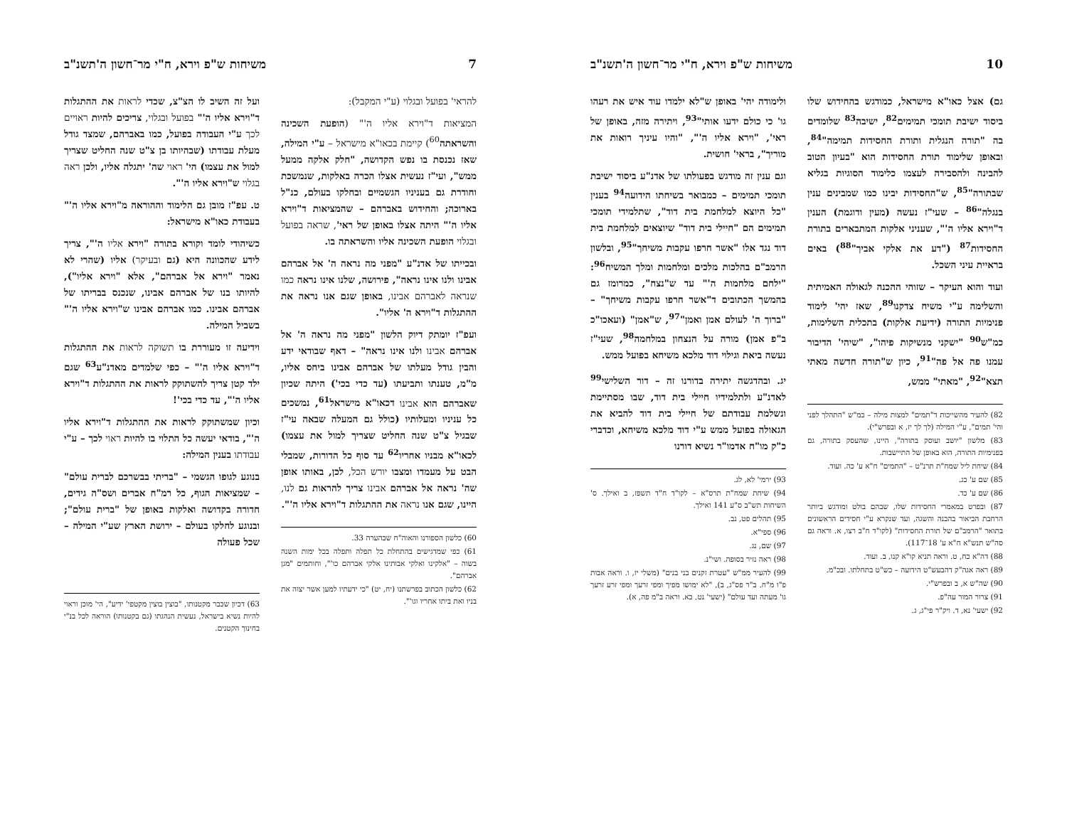10 משיחות ש"פ וירא, ח"י מר־חשון ה'תשנ"ב
גם) אצל כאו"א מישראל, כמודגש בהחידוש שלו ביסוד ישיבת תומכי תמימים<sup>82</sup>, ישיבה<sup>83</sup> שלומדים בה "תורה הנגלית ותורת החסידות תמימה"<sup>84</sup>, ובאופן שלימוד תורת החסידות הוא "בעיון הטוב להבינה ולהסבירה לעצמו כלימוד הסוגיות בגליא שבתורה"<sup>85</sup>, ש"החסידות יבינו כמו שמבינים ענין בנגלה"<sup>86</sup> – שעי"ז נעשה (מעין ודוגמת) הענין ד"וירא אליו ה'", שעניני אלקות המתבארים בתורת החסידות<sup>87</sup> ("דע את אלקי אביך"<sup>88</sup>) באים בראיית עיני השכל.
ועוד והוא העיקר – שזוהי ההכנה לגאולה האמיתית והשלימה ע"י משיח צדקנו<sup>89</sup>, שאז יהי' לימוד פנימיות התורה (ידיעת אלקות) בתכלית השלימות, כמ"ש<sup>90</sup> "ישקני מנשיקות פיהו", "שיהי' הדיבור עמנו פה אל פה"<sup>91</sup>, כיון ש"תורה חדשה מאתי תצא"<sup>92</sup>, "מאתי" ממש,
82) להעיר מהשייכות ד"תמים" למצות מילה – כמ"ש "התהלך לפני והי' תמים", ע"י המילה (לך לך יז, א ובפרש"י).
83) מלשון "יושב ועוסק בתורה", היינו, שהעסק בתורה, גם בפנימיות התורה, הוא באופן של התיישבות.
84) שיחת ליל שמח"ת תרנ"ט – "התמים" ח"א ע' כה. ועוד.
85) שם ע' כג.
86) שם ע' כד.
87) ובפרט במאמרי החסידות שלו, שבהם בולט ומודגש ביותר הרחבת הביאור בהבנה והשגה, ועד שנקרא ע"י חסידים הראשונים בתואר "הרמב"ם של תורת החסידות" (לקו"ד ח"ב רצו, א. וראה גם סה"ש תנש"א ח"א ע' 18־117).
88) דה"א כח, ט. וראה תניא קו"א קנו, ב. ועוד.
89) ראה אגה"ק דהבעש"ט הידועה – כש"ט בתחלתו. ובכ"מ.
90) שה"ש א, ב ובפרש"י.
91) צרור המור עה"פ.
92) ישעי' נא, ד. ויק"ר פי"ג, ג.
ולימודה יהי' באופן ש"לא ילמדו עוד איש את רעהו גו' כי כולם ידעו אותי"<sup>93</sup>, ויתירה מזה, באופן של ראי', "וירא אליו ה'", "והיו עיניך רואות את מוריך", בראי' חושית.
וגם ענין זה מודגש בפעולתו של אדנ"ע ביסוד ישיבת תומכי תמימים – כמבואר בשיחתו הידועה<sup>94</sup> בענין "כל היוצא למלחמת בית דוד", שתלמידי תומכי תמימים הם "חיילי בית דוד" שיוצאים למלחמת בית דוד נגד אלו "אשר חרפו עקבות משיחך"<sup>95</sup>, ובלשון הרמב"ם בהלכות מלכים ומלחמות ומלך המשיח<sup>96</sup>: "ילחם מלחמות ה'" עד ש"נצח", כמרומז גם בהמשך הכתובים ד"אשר חרפו עקבות משיחך" – "ברוך ה' לעולם אמן ואמן"<sup>97</sup>, ש"אמן" (ועאכו"כ ב"פ אמן) מורה על הנצחון במלחמה<sup>98</sup>, שעי"ז נעשה ביאת וגילוי דוד מלכא משיחא בפועל ממש.
יג. ובהדגשה יתירה בדורנו זה – דור השלישי<sup>99</sup> לאדנ"ע ולתלמידיו חיילי בית דוד, שבו מסתיימת ונשלמת עבודתם של חיילי בית דוד להביא את הגאולה בפועל ממש ע"י דוד מלכא משיחא, וכדברי כ"ק מו"ח אדמו"ר נשיא דורנו
93) ירמי' לא, לג.
94) שיחת שמח"ת תרס"א – לקו"ד ח"ד תשפז, ב ואילך. ס' השיחות תש"ב ס"ע 141 ואילך.
95) תהלים פט, נב.
96) ספי"א.
97) שם, נג.
98) ראה נזיר בסופה. ושי"נ.
99) להעיר ממ"ש "עטרת זקנים בני בנים" (משלי יז, ו. וראה אבות פ"ו מ"ח. ב"ר פס"ג, ב), "לא ימושו מפיך ומפי זרעך ומפי זרע זרעך גו' מעתה ועד עולם" (ישעי' נט, כא. וראה ב"מ פה, א).
7 משיחות ש"פ וירא, ח"י מר־חשון ה'תשנ"ב
להראי' בפועל ובגלוי (ע"י המקבל):
המציאות ד"וירא אליו ה'" (הופעת השכינה והשראתה<sup>60</sup>) קיימת בכאו"א מישראל – ע"י המילה, שאז נכנסת בו נפש הקדושה, "חלק אלקה ממעל ממש", ועי"ז נעשית אצלו הכרה באלקות, שנמשכת וחודרת גם בעניניו הגשמיים ובחלקו בעולם, כנ"ל בארוכה; והחידוש באברהם – שהמציאות ד"וירא אליו ה'" היתה אצלו באופן של ראי', שראה בפועל ובגלוי הופעת השכינה אליו והשראתה בו.
ובכייתו של אדנ"ע "מפני מה נראה ה' אל אברהם אבינו ולנו אינו נראה", פירושה, שלנו אינו נראה כמו שנראה לאברהם אבינו, באופן שגם אנו נראה את ההתגלות ד"וירא ה' אליו".
ועפ"ז יומתק דיוק הלשון "מפני מה נראה ה' אל אברהם אבינו ולנו אינו נראה" – דאף שבודאי ידע והבין גודל מעלתו של אברהם אבינו ביחס אליו, מ"מ, טענתו ותביעתו (עד כדי בכי') היתה שכיון שאברהם הוא אבינו דכאו"א מישראל<sup>61</sup>, נמשכים כל עניניו ומעלותיו (כולל גם המעלה שבאה עי"ז שבגיל צ"ט שנה החליט שצריך למול את עצמו) לכאו"א מבניו אחריו<sup>62</sup> עד סוף כל הדורות, שמבלי הבט על מעמדו ומצבו יורש הכל, לכן, באותו אופן שה' נראה אל אברהם אבינו צריך להראות גם לנו, היינו, שגם אנו נראה את ההתגלות ד"וירא אליו ה'".
60) כלשון הספורנו והאוה"ח שבהערה 33.
61) כפי שמדגישים בהתחלת כל תפלה ותפלה בכל ימות השנה בשוה – "אלקינו ואלקי אבותינו אלקי אברהם כו'", וחותמים "מגן אברהם".
62) כלשון הכתוב בפרשתנו (יח, יט) "כי ידעתיו למען אשר יצוה את בניו ואת ביתו אחריו וגו'".
ועל זה השיב לו הצ"צ, שכדי לראות את ההתגלות ד"וירא אליו ה'" בפועל ובגלוי, צריכים להיות ראויים לכך ע"י העבודה בפועל, כמו באברהם, שמצד גודל מעלת עבודתו (שבהיותו בן צ"ט שנה החליט שצריך למול את עצמו) הי' ראוי שה' יתגלה אליו, ולכן ראה בגלוי ש"וירא אליו ה'".
ט. עפ"ז מובן גם הלימוד וההוראה מ"וירא אליו ה'" בעבודת כאו"א מישראל:
כשיהודי לומד וקורא בתורה "וירא אליו ה'", צריך לידע שהכוונה היא (גם ובעיקר) אליו (שהרי לא נאמר "וירא אל אברהם", אלא "וירא אליו"), להיותו בנו של אברהם אבינו, שנכנס בבריתו של אברהם אבינו. כמו אברהם אבינו ש"וירא אליו ה'" בשביל המילה.
וידיעה זו מעוררת בו תשוקה לראות את ההתגלות ד"וירא אליו ה'" – כפי שלמדים מאדנ"ע<sup>63</sup> שגם ילד קטן צריך להשתוקק לראות את ההתגלות ד"וירא אליו ה'", עד כדי בכי'!
וכיון שמשתוקק לראות את ההתגלות ד"וירא אליו ה'", בודאי יעשה כל התלוי בו להיות ראוי לכך – ע"י עבודתו בענין המילה:
בנוגע לגופו הגשמי – "בריתי בבשרכם לברית עולם" – שמציאות הגוף, כל רמ"ח אברים ושס"ה גידים, חדורה בקדושה ואלקות באופן של "ברית עולם"; ובנוגע לחלקו בעולם – ירושת הארץ שע"י המילה – שכל פעולה
63) דכיון שכבר מקטנותו, "בוצין בוצין מקטפי' ידיע", הי' מוכן וראוי להיות נשיא בישראל, נעשית הנהגתו (גם בקטנותו) הוראה לכל בנ"י בחינוך הקטנים.